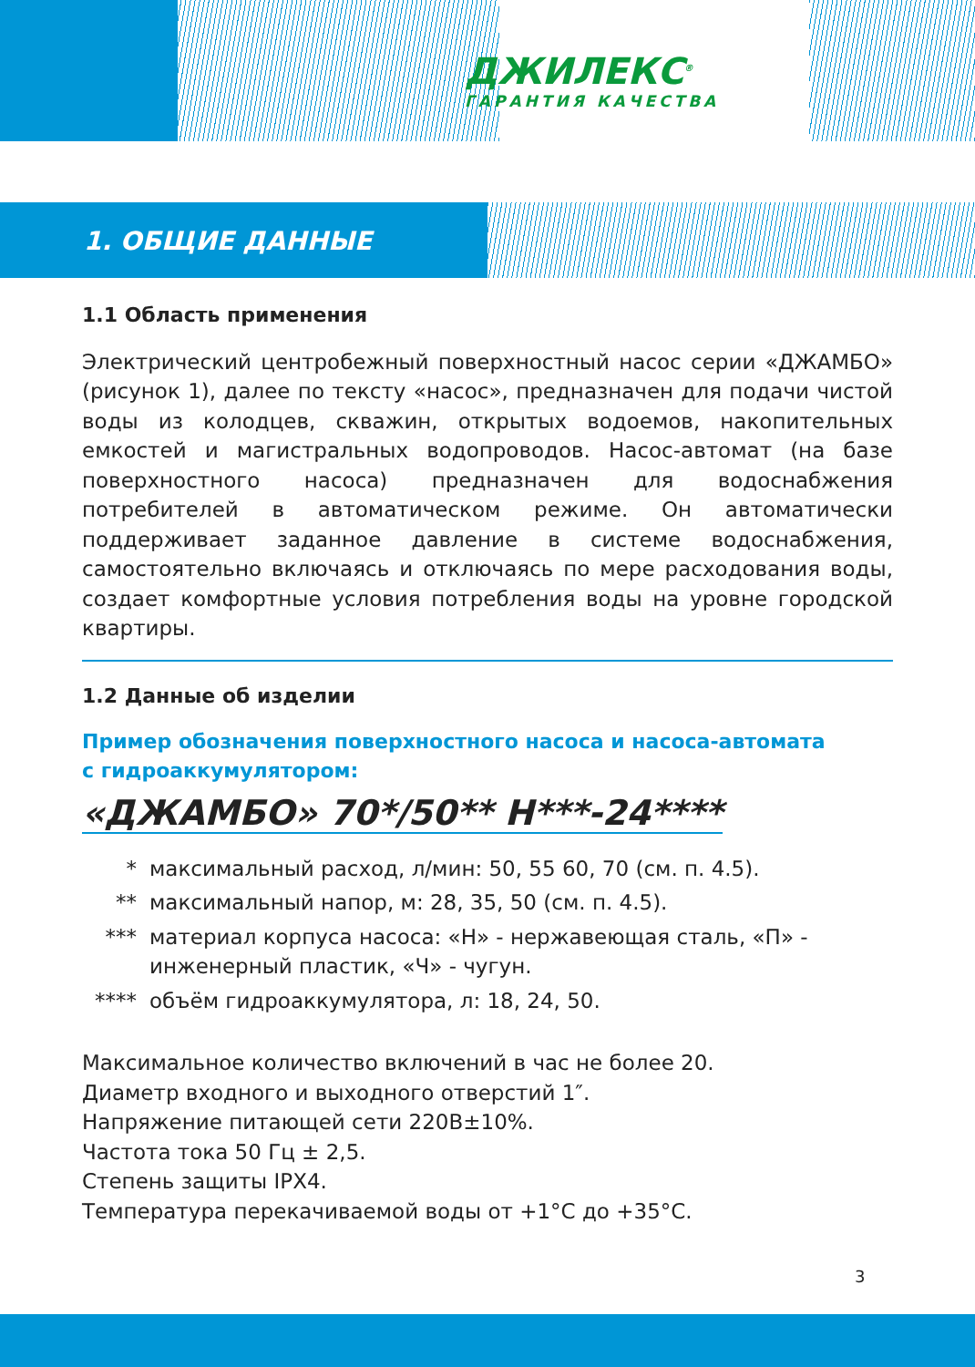ДЖИЛЕКС<sup>®</sup>
ГАРАНТИЯ КАЧЕСТВА
1. ОБЩИЕ ДАННЫЕ
1.1 Область применения
Электрический центробежный поверхностный насос серии «ДЖАМБО» (рисунок 1), далее по тексту «насос», предназначен для подачи чистой воды из колодцев, скважин, открытых водоемов, накопительных емкостей и магистральных водопроводов. Насос-автомат (на базе поверхностного насоса) предназначен для водоснабжения потребителей в автоматическом режиме. Он автоматически поддерживает заданное давление в системе водоснабжения, самостоятельно включаясь и отключаясь по мере расходования воды, создает комфортные условия потребления воды на уровне городской квартиры.
1.2 Данные об изделии
Пример обозначения поверхностного насоса и насоса-автомата
с гидроаккумулятором:
«ДЖАМБО» 70*/50** Н***-24****
* максимальный расход, л/мин: 50, 55 60, 70 (см. п. 4.5).
** максимальный напор, м: 28, 35, 50 (см. п. 4.5).
*** материал корпуса насоса: «Н» - нержавеющая сталь, «П» - инженерный пластик, «Ч» - чугун.
**** объём гидроаккумулятора, л: 18, 24, 50.
Максимальное количество включений в час не более 20.
Диаметр входного и выходного отверстий 1″.
Напряжение питающей сети 220В±10%.
Частота тока 50 Гц ± 2,5.
Степень защиты IPX4.
Температура перекачиваемой воды от +1°С до +35°С.
3